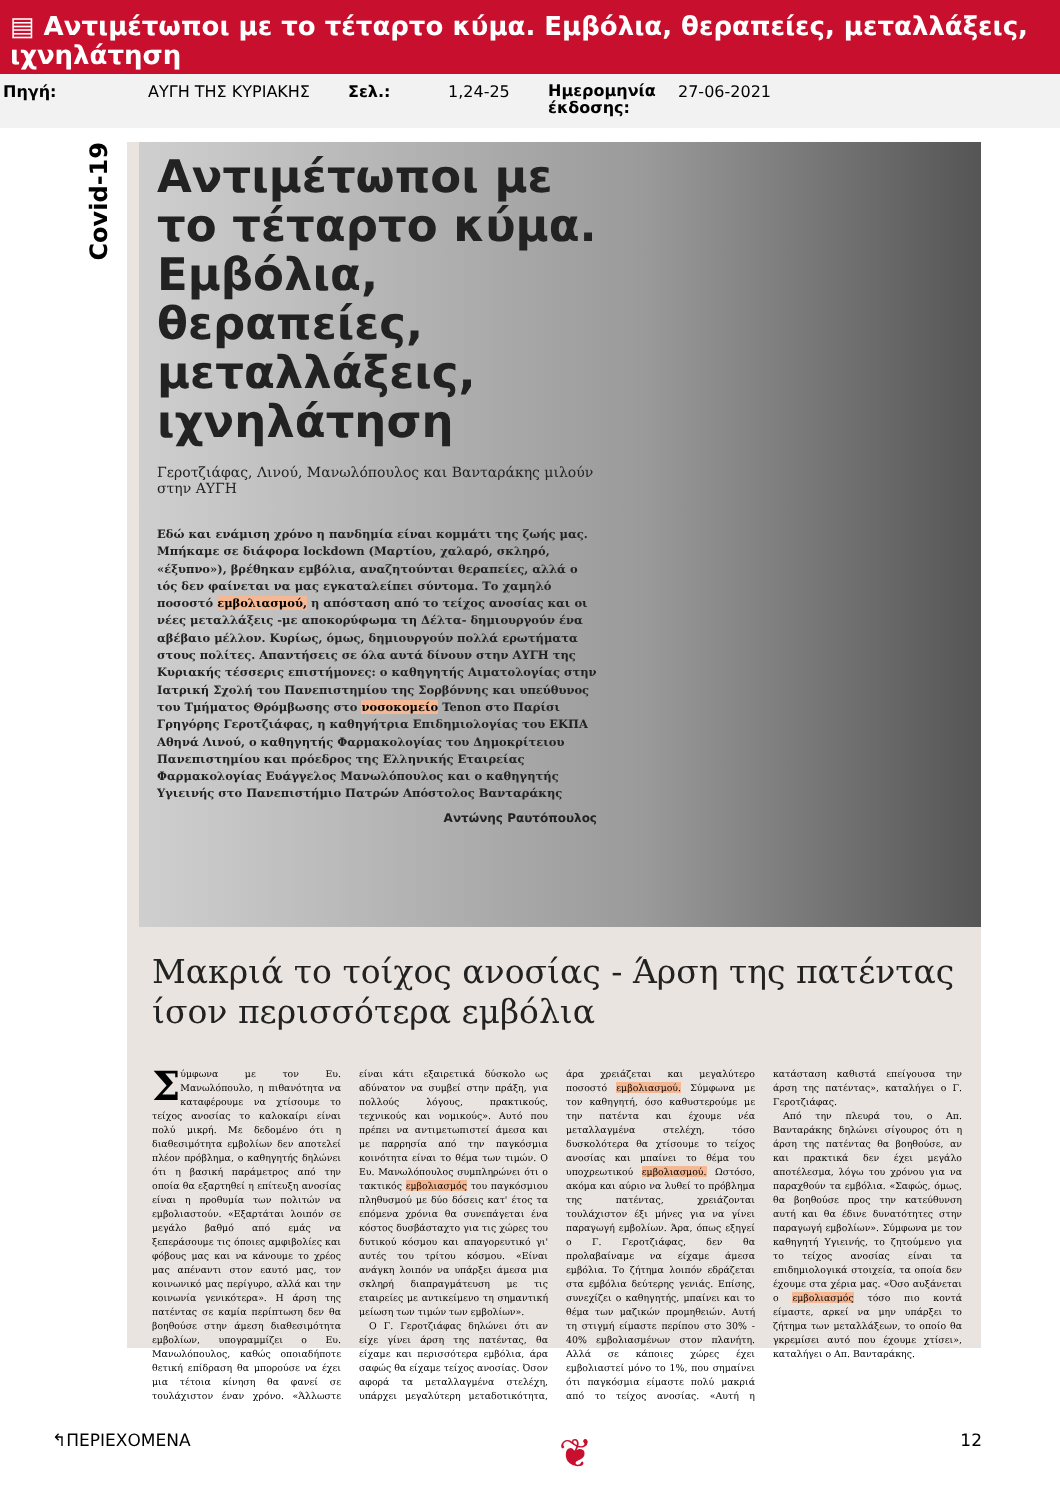▤ Αντιμέτωποι με το τέταρτο κύμα. Εμβόλια, θεραπείες, μεταλλάξεις, ιχνηλάτηση
Πηγή: ΑΥΓΗ ΤΗΣ ΚΥΡΙΑΚΗΣ Σελ.: 1,24-25
Ημερομηνία έκδοσης:
27-06-2021
Covid-19
Αντιμέτωποι με το τέταρτο κύμα. Εμβόλια, θεραπείες, μεταλλάξεις, ιχνηλάτηση
Γεροτζιάφας, Λινού, Μανωλόπουλος και Βανταράκης μιλούν στην ΑΥΓΗ
Εδώ και ενάμιση χρόνο η πανδημία είναι κομμάτι της ζωής μας. Μπήκαμε σε διάφορα lockdown (Μαρτίου, χαλαρό, σκληρό, «έξυπνο»), βρέθηκαν εμβόλια, αναζητούνται θεραπείες, αλλά ο ιός δεν φαίνεται να μας εγκαταλείπει σύντομα. Το χαμηλό ποσοστό εμβολιασμού, η απόσταση από το τείχος ανοσίας και οι νέες μεταλλάξεις -με αποκορύφωμα τη Δέλτα- δημιουργούν ένα αβέβαιο μέλλον. Κυρίως, όμως, δημιουργούν πολλά ερωτήματα στους πολίτες. Απαντήσεις σε όλα αυτά δίνουν στην ΑΥΓΗ της Κυριακής τέσσερις επιστήμονες: ο καθηγητής Αιματολογίας στην Ιατρική Σχολή του Πανεπιστημίου της Σορβόννης και υπεύθυνος του Τμήματος Θρόμβωσης στο νοσοκομείο Tenon στο Παρίσι Γρηγόρης Γεροτζιάφας, η καθηγήτρια Επιδημιολογίας του ΕΚΠΑ Αθηνά Λινού, ο καθηγητής Φαρμακολογίας του Δημοκρίτειου Πανεπιστημίου και πρόεδρος της Ελληνικής Εταιρείας Φαρμακολογίας Ευάγγελος Μανωλόπουλος και ο καθηγητής Υγιεινής στο Πανεπιστήμιο Πατρών Απόστολος Βανταράκης
Αντώνης Ραυτόπουλος
Μακριά το τοίχος ανοσίας - Άρση της πατέντας ίσον περισσότερα εμβόλια
Σύμφωνα με τον Ευ. Μανωλόπουλο, η πιθανότητα να καταφέρουμε να χτίσουμε το τείχος ανοσίας το καλοκαίρι είναι πολύ μικρή. Με δεδομένο ότι η διαθεσιμότητα εμβολίων δεν αποτελεί πλέον πρόβλημα, ο καθηγητής δηλώνει ότι η βασική παράμετρος από την οποία θα εξαρτηθεί η επίτευξη ανοσίας είναι η προθυμία των πολιτών να εμβολιαστούν. «Εξαρτάται λοιπόν σε μεγάλο βαθμό από εμάς να ξεπεράσουμε τις όποιες αμφιβολίες και φόβους μας και να κάνουμε το χρέος μας απέναντι στον εαυτό μας, τον κοινωνικό μας περίγυρο, αλλά και την κοινωνία γενικότερα». Η άρση της πατέντας σε καμία περίπτωση δεν θα βοηθούσε στην άμεση διαθεσιμότητα εμβολίων, υπογραμμίζει ο Ευ. Μανωλόπουλος, καθώς οποιαδήποτε θετική επίδραση θα μπορούσε να έχει μια τέτοια κίνηση θα φανεί σε τουλάχιστον έναν χρόνο. «Άλλωστε είναι κάτι εξαιρετικά δύσκολο ως αδύνατον να συμβεί στην πράξη, για πολλούς λόγους, πρακτικούς, τεχνικούς και νομικούς». Αυτό που πρέπει να αντιμετωπιστεί άμεσα και με παρρησία από την παγκόσμια κοινότητα είναι το θέμα των τιμών. Ο Ευ. Μανωλόπουλος συμπληρώνει ότι ο τακτικός εμβολιασμός του παγκόσμιου πληθυσμού με δύο δόσεις κατ' έτος τα επόμενα χρόνια θα συνεπάγεται ένα κόστος δυσβάσταχτο για τις χώρες του δυτικού κόσμου και απαγορευτικό γι' αυτές του τρίτου κόσμου. «Είναι ανάγκη λοιπόν να υπάρξει άμεσα μια σκληρή διαπραγμάτευση με τις εταιρείες με αντικείμενο τη σημαντική μείωση των τιμών των εμβολίων».
Ο Γ. Γεροτζιάφας δηλώνει ότι αν είχε γίνει άρση της πατέντας, θα είχαμε και περισσότερα εμβόλια, άρα σαφώς θα είχαμε τείχος ανοσίας. Όσον αφορά τα μεταλλαγμένα στελέχη, υπάρχει μεγαλύτερη μεταδοτικότητα, άρα χρειάζεται και μεγαλύτερο ποσοστό εμβολιασμού. Σύμφωνα με τον καθηγητή, όσο καθυστερούμε με την πατέντα και έχουμε νέα μεταλλαγμένα στελέχη, τόσο δυσκολότερα θα χτίσουμε το τείχος ανοσίας και μπαίνει το θέμα του υποχρεωτικού εμβολιασμού. Ωστόσο, ακόμα και αύριο να λυθεί το πρόβλημα της πατέντας, χρειάζονται τουλάχιστον έξι μήνες για να γίνει παραγωγή εμβολίων. Άρα, όπως εξηγεί ο Γ. Γεροτζιάφας, δεν θα προλαβαίναμε να είχαμε άμεσα εμβόλια. Το ζήτημα λοιπόν εδράζεται στα εμβόλια δεύτερης γενιάς. Επίσης, συνεχίζει ο καθηγητής, μπαίνει και το θέμα των μαζικών προμηθειών. Αυτή τη στιγμή είμαστε περίπου στο 30% - 40% εμβολιασμένων στον πλανήτη. Αλλά σε κάποιες χώρες έχει εμβολιαστεί μόνο το 1%, που σημαίνει ότι παγκόσμια είμαστε πολύ μακριά από το τείχος ανοσίας. «Αυτή η κατάσταση καθιστά επείγουσα την άρση της πατέντας», καταλήγει ο Γ. Γεροτζιάφας.
Από την πλευρά του, ο Απ. Βανταράκης δηλώνει σίγουρος ότι η άρση της πατέντας θα βοηθούσε, αν και πρακτικά δεν έχει μεγάλο αποτέλεσμα, λόγω του χρόνου για να παραχθούν τα εμβόλια. «Σαφώς, όμως, θα βοηθούσε προς την κατεύθυνση αυτή και θα έδινε δυνατότητες στην παραγωγή εμβολίων». Σύμφωνα με τον καθηγητή Υγιεινής, το ζητούμενο για το τείχος ανοσίας είναι τα επιδημιολογικά στοιχεία, τα οποία δεν έχουμε στα χέρια μας. «Όσο αυξάνεται ο εμβολιασμός τόσο πιο κοντά είμαστε, αρκεί να μην υπάρξει το ζήτημα των μεταλλάξεων, το οποίο θα γκρεμίσει αυτό που έχουμε χτίσει», καταλήγει ο Απ. Βανταράκης.
↰ΠΕΡΙΕΧΟΜΕΝΑ ❦ 12